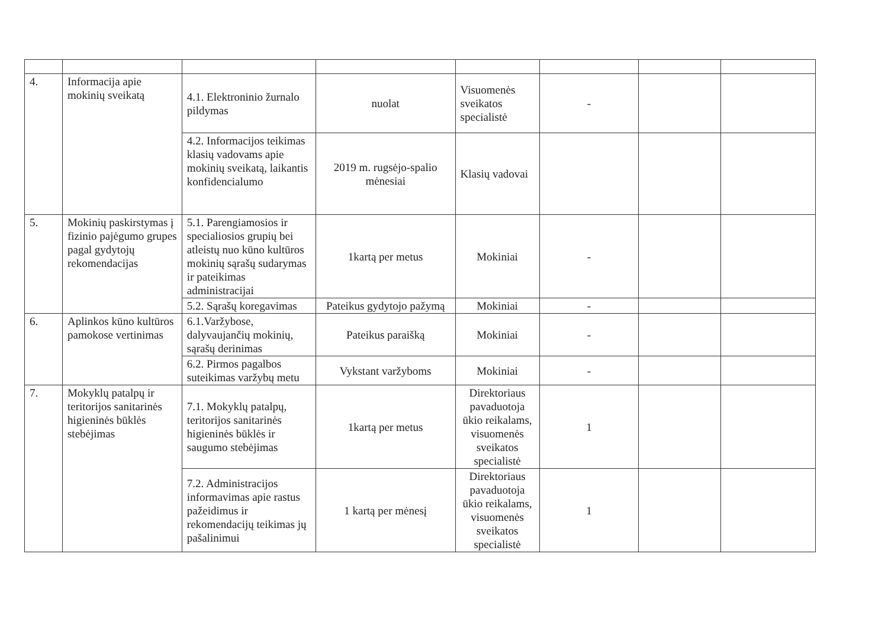| 4. | Informacija apie mokinių sveikatą | 4.1. Elektroninio žurnalo pildymas | nuolat | Visuomenės sveikatos specialistė | - | | |
| | | 4.2. Informacijos teikimas klasių vadovams apie mokinių sveikatą, laikantis konfidencialumo | 2019 m. rugsėjo-spalio mėnesiai | Klasių vadovai | | | |
| 5. | Mokinių paskirstymas į fizinio pajėgumo grupes pagal gydytojų rekomendacijas | 5.1. Parengiamosios ir specialiosios grupių bei atleistų nuo kūno kultūros mokinių sąrašų sudarymas ir pateikimas administracijai | 1kartą per metus | Mokiniai | - | | |
| | | 5.2. Sąrašų koregavimas | Pateikus gydytojo pažymą | Mokiniai | - | | |
| 6. | Aplinkos kūno kultūros pamokose vertinimas | 6.1.Varžybose, dalyvaujančių mokinių, sąrašų derinimas | Pateikus paraišką | Mokiniai | - | | |
| | | 6.2. Pirmos pagalbos suteikimas varžybų metu | Vykstant varžyboms | Mokiniai | - | | |
| 7. | Mokyklų patalpų ir teritorijos sanitarinės higieninės būklės stebėjimas | 7.1. Mokyklų patalpų, teritorijos sanitarinės higieninės būklės ir saugumo stebėjimas | 1kartą per metus | Direktoriaus pavaduotoja ūkio reikalams, visuomenės sveikatos specialistė | 1 | | |
| | | 7.2. Administracijos informavimas apie rastus pažeidimus ir rekomendacijų teikimas jų pašalinimui | 1 kartą per mėnesį | Direktoriaus pavaduotoja ūkio reikalams, visuomenės sveikatos specialistė | 1 | | |